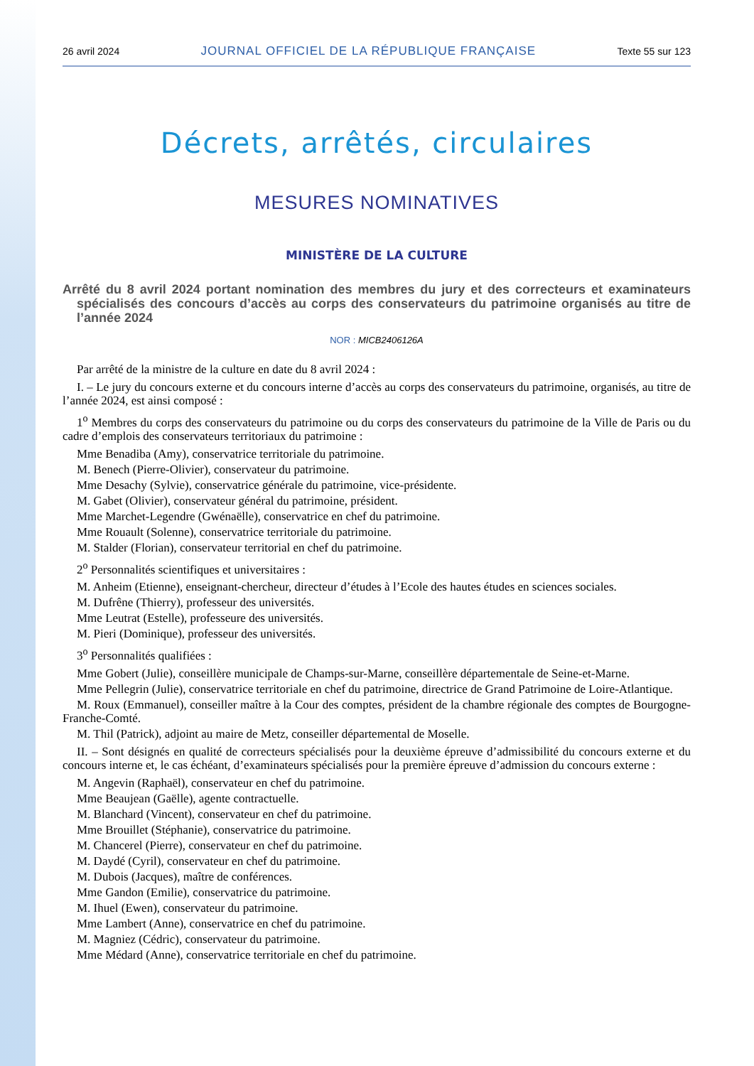26 avril 2024 JOURNAL OFFICIEL DE LA RÉPUBLIQUE FRANÇAISE Texte 55 sur 123
Décrets, arrêtés, circulaires
MESURES NOMINATIVES
MINISTÈRE DE LA CULTURE
Arrêté du 8 avril 2024 portant nomination des membres du jury et des correcteurs et examinateurs spécialisés des concours d’accès au corps des conservateurs du patrimoine organisés au titre de l’année 2024
NOR : MICB2406126A
Par arrêté de la ministre de la culture en date du 8 avril 2024 :
I. – Le jury du concours externe et du concours interne d’accès au corps des conservateurs du patrimoine, organisés, au titre de l’année 2024, est ainsi composé :
1<sup>o</sup> Membres du corps des conservateurs du patrimoine ou du corps des conservateurs du patrimoine de la Ville de Paris ou du cadre d’emplois des conservateurs territoriaux du patrimoine :
Mme Benadiba (Amy), conservatrice territoriale du patrimoine.
M. Benech (Pierre-Olivier), conservateur du patrimoine.
Mme Desachy (Sylvie), conservatrice générale du patrimoine, vice-présidente.
M. Gabet (Olivier), conservateur général du patrimoine, président.
Mme Marchet-Legendre (Gwénaëlle), conservatrice en chef du patrimoine.
Mme Rouault (Solenne), conservatrice territoriale du patrimoine.
M. Stalder (Florian), conservateur territorial en chef du patrimoine.
2<sup>o</sup> Personnalités scientifiques et universitaires :
M. Anheim (Etienne), enseignant-chercheur, directeur d’études à l’Ecole des hautes études en sciences sociales.
M. Dufrêne (Thierry), professeur des universités.
Mme Leutrat (Estelle), professeure des universités.
M. Pieri (Dominique), professeur des universités.
3<sup>o</sup> Personnalités qualifiées :
Mme Gobert (Julie), conseillère municipale de Champs-sur-Marne, conseillère départementale de Seine-et-Marne.
Mme Pellegrin (Julie), conservatrice territoriale en chef du patrimoine, directrice de Grand Patrimoine de Loire-Atlantique.
M. Roux (Emmanuel), conseiller maître à la Cour des comptes, président de la chambre régionale des comptes de Bourgogne-Franche-Comté.
M. Thil (Patrick), adjoint au maire de Metz, conseiller départemental de Moselle.
II. – Sont désignés en qualité de correcteurs spécialisés pour la deuxième épreuve d’admissibilité du concours externe et du concours interne et, le cas échéant, d’examinateurs spécialisés pour la première épreuve d’admission du concours externe :
M. Angevin (Raphaël), conservateur en chef du patrimoine.
Mme Beaujean (Gaëlle), agente contractuelle.
M. Blanchard (Vincent), conservateur en chef du patrimoine.
Mme Brouillet (Stéphanie), conservatrice du patrimoine.
M. Chancerel (Pierre), conservateur en chef du patrimoine.
M. Daydé (Cyril), conservateur en chef du patrimoine.
M. Dubois (Jacques), maître de conférences.
Mme Gandon (Emilie), conservatrice du patrimoine.
M. Ihuel (Ewen), conservateur du patrimoine.
Mme Lambert (Anne), conservatrice en chef du patrimoine.
M. Magniez (Cédric), conservateur du patrimoine.
Mme Médard (Anne), conservatrice territoriale en chef du patrimoine.